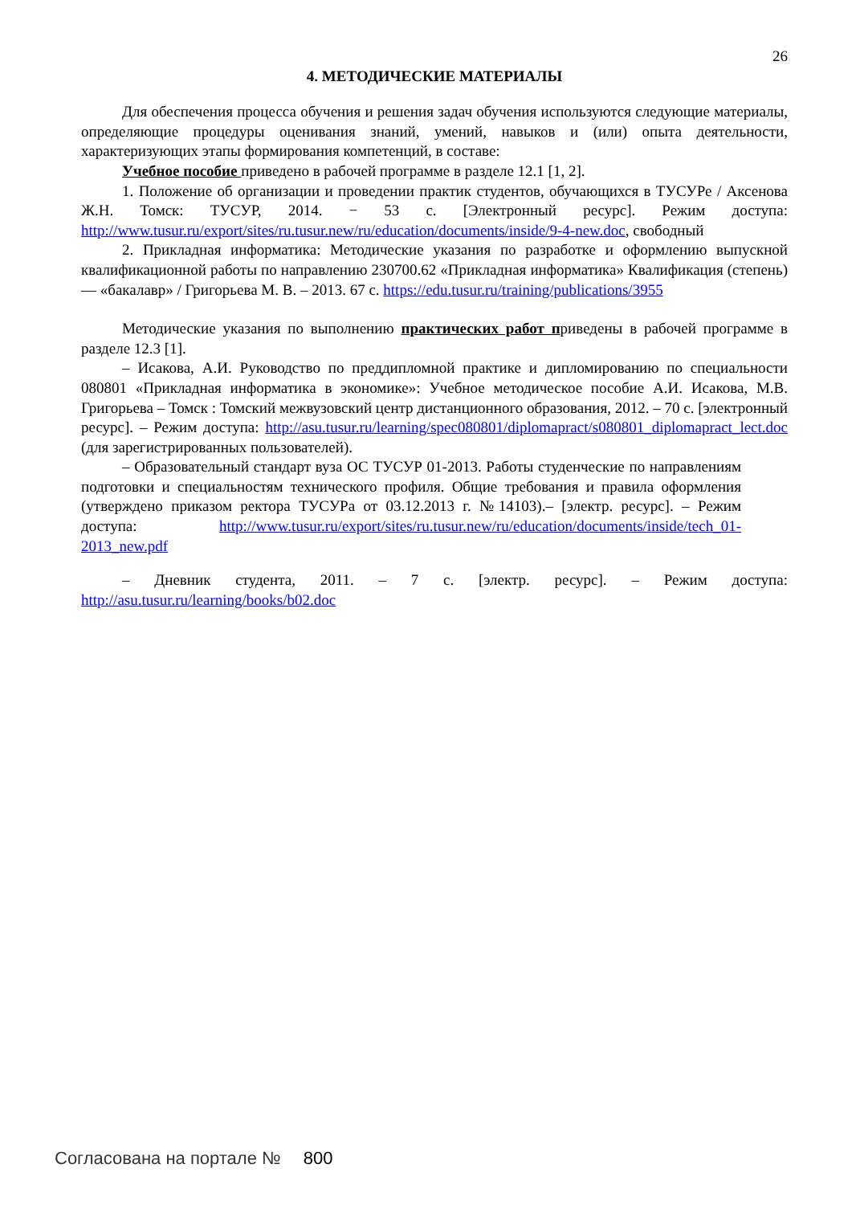26
4. МЕТОДИЧЕСКИЕ МАТЕРИАЛЫ
Для обеспечения процесса обучения и решения задач обучения используются следующие материалы, определяющие процедуры оценивания знаний, умений, навыков и (или) опыта деятельности, характеризующих этапы формирования компетенций, в составе:
Учебное пособие приведено в рабочей программе в разделе 12.1 [1, 2].
1. Положение об организации и проведении практик студентов, обучающихся в ТУСУРе / Аксенова Ж.Н. Томск: ТУСУР, 2014. − 53 с. [Электронный ресурс]. Режим доступа: http://www.tusur.ru/export/sites/ru.tusur.new/ru/education/documents/inside/9-4-new.doc, свободный
2. Прикладная информатика: Методические указания по разработке и оформлению выпускной квалификационной работы по направлению 230700.62 «Прикладная информатика» Квалификация (степень) — «бакалавр» / Григорьева М. В. – 2013. 67 с. https://edu.tusur.ru/training/publications/3955
Методические указания по выполнению практических работ приведены в рабочей программе в разделе 12.3 [1].
– Исакова, А.И. Руководство по преддипломной практике и дипломированию по специальности 080801 «Прикладная информатика в экономике»: Учебное методическое пособие А.И. Исакова, М.В. Григорьева – Томск : Томский межвузовский центр дистанционного образования, 2012. – 70 с. [электронный ресурс]. – Режим доступа: http://asu.tusur.ru/learning/spec080801/diplomapract/s080801_diplomapract_lect.doc (для зарегистрированных пользователей).
– Образовательный стандарт вуза ОС ТУСУР 01-2013. Работы студенческие по направлениям подготовки и специальностям технического профиля. Общие требования и правила оформления (утверждено приказом ректора ТУСУРа от 03.12.2013 г. №14103).– [электр. ресурс]. – Режим доступа: http://www.tusur.ru/export/sites/ru.tusur.new/ru/education/documents/inside/tech_01-2013_new.pdf
– Дневник студента, 2011. – 7 с. [электр. ресурс]. – Режим доступа: http://asu.tusur.ru/learning/books/b02.doc
Согласована на портале № 800